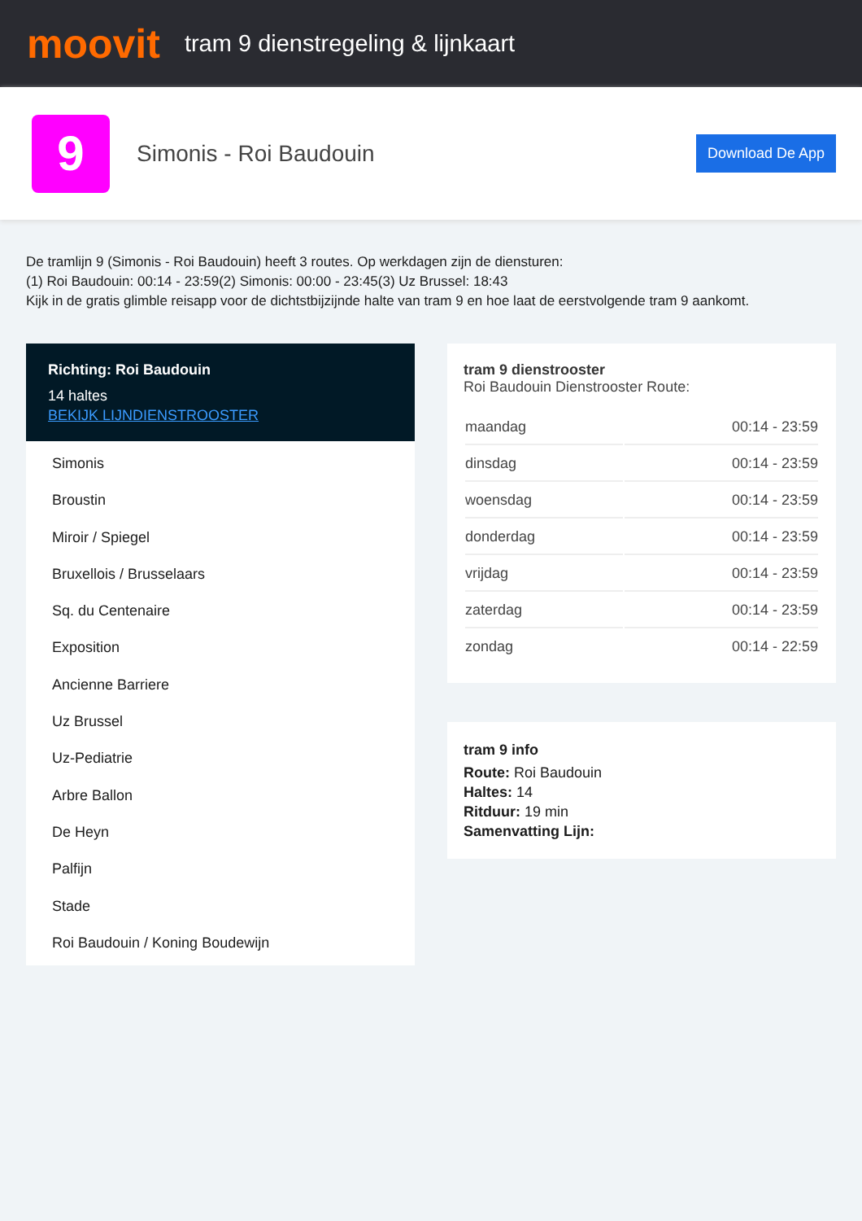moovit
tram 9 dienstregeling & lijnkaart
9
Simonis - Roi Baudouin
Download De App
De tramlijn 9 (Simonis - Roi Baudouin) heeft 3 routes. Op werkdagen zijn de diensturen:
(1) Roi Baudouin: 00:14 - 23:59(2) Simonis: 00:00 - 23:45(3) Uz Brussel: 18:43
Kijk in de gratis glimble reisapp voor de dichtstbijzijnde halte van tram 9 en hoe laat de eerstvolgende tram 9 aankomt.
Richting: Roi Baudouin
14 haltes
BEKIJK LIJNDIENSTROOSTER
Simonis
Broustin
Miroir / Spiegel
Bruxellois / Brusselaars
Sq. du Centenaire
Exposition
Ancienne Barriere
Uz Brussel
Uz-Pediatrie
Arbre Ballon
De Heyn
Palfijn
Stade
Roi Baudouin / Koning Boudewijn
tram 9 dienstrooster
Roi Baudouin Dienstrooster Route:
| maandag | 00:14 - 23:59 |
| dinsdag | 00:14 - 23:59 |
| woensdag | 00:14 - 23:59 |
| donderdag | 00:14 - 23:59 |
| vrijdag | 00:14 - 23:59 |
| zaterdag | 00:14 - 23:59 |
| zondag | 00:14 - 22:59 |
tram 9 info
Route: Roi Baudouin
Haltes: 14
Ritduur: 19 min
Samenvatting Lijn: